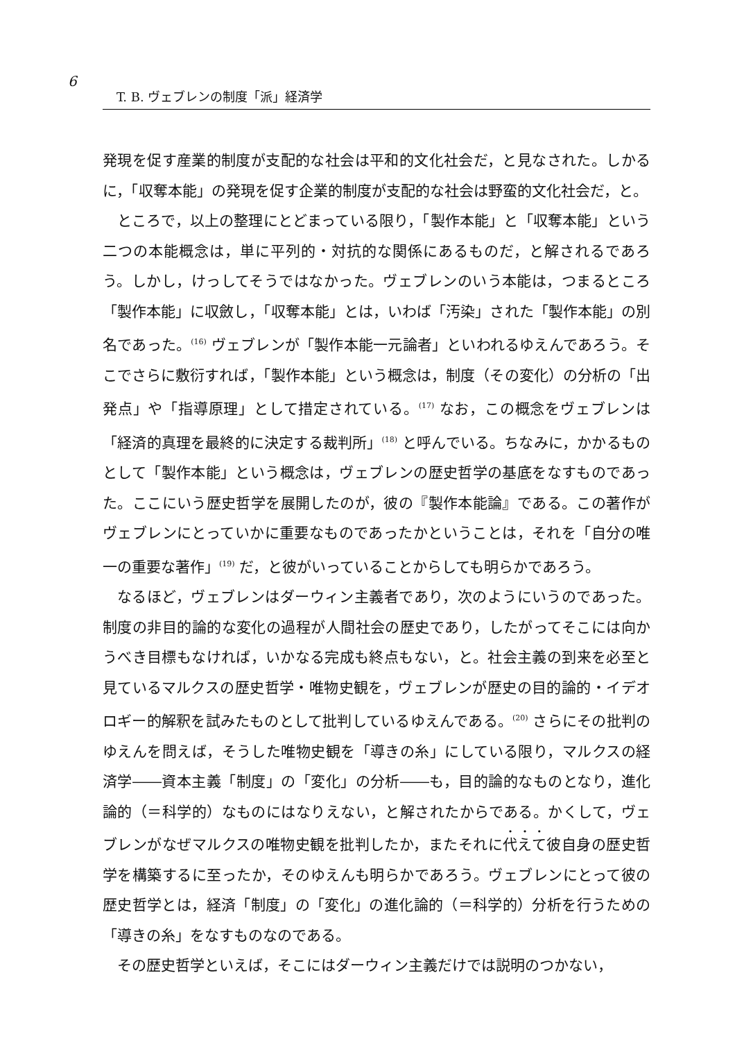6
T. B. ヴェブレンの制度「派」経済学
発現を促す産業的制度が支配的な社会は平和的文化社会だ，と見なされた。しかるに，「収奪本能」の発現を促す企業的制度が支配的な社会は野蛮的文化社会だ，と。
ところで，以上の整理にとどまっている限り，「製作本能」と「収奪本能」という二つの本能概念は，単に平列的・対抗的な関係にあるものだ，と解されるであろう。しかし，けっしてそうではなかった。ヴェブレンのいう本能は，つまるところ「製作本能」に収斂し，「収奪本能」とは，いわば「汚染」された「製作本能」の別名であった。<sup>(16)</sup> ヴェブレンが「製作本能一元論者」といわれるゆえんであろう。そこでさらに敷衍すれば，「製作本能」という概念は，制度（その変化）の分析の「出発点」や「指導原理」として措定されている。<sup>(17)</sup> なお，この概念をヴェブレンは「経済的真理を最終的に決定する裁判所」<sup>(18)</sup> と呼んでいる。ちなみに，かかるものとして「製作本能」という概念は，ヴェブレンの歴史哲学の基底をなすものであった。ここにいう歴史哲学を展開したのが，彼の『製作本能論』である。この著作がヴェブレンにとっていかに重要なものであったかということは，それを「自分の唯一の重要な著作」<sup>(19)</sup> だ，と彼がいっていることからしても明らかであろう。
なるほど，ヴェブレンはダーウィン主義者であり，次のようにいうのであった。制度の非目的論的な変化の過程が人間社会の歴史であり，したがってそこには向かうべき目標もなければ，いかなる完成も終点もない，と。社会主義の到来を必至と見ているマルクスの歴史哲学・唯物史観を，ヴェブレンが歴史の目的論的・イデオロギー的解釈を試みたものとして批判しているゆえんである。<sup>(20)</sup> さらにその批判のゆえんを問えば，そうした唯物史観を「導きの糸」にしている限り，マルクスの経済学――資本主義「制度」の「変化」の分析――も，目的論的なものとなり，進化論的（＝科学的）なものにはなりえない，と解されたからである。かくして，ヴェブレンがなぜマルクスの唯物史観を批判したか，またそれに代えて彼自身の歴史哲学を構築するに至ったか，そのゆえんも明らかであろう。ヴェブレンにとって彼の歴史哲学とは，経済「制度」の「変化」の進化論的（＝科学的）分析を行うための「導きの糸」をなすものなのである。
その歴史哲学といえば，そこにはダーウィン主義だけでは説明のつかない，